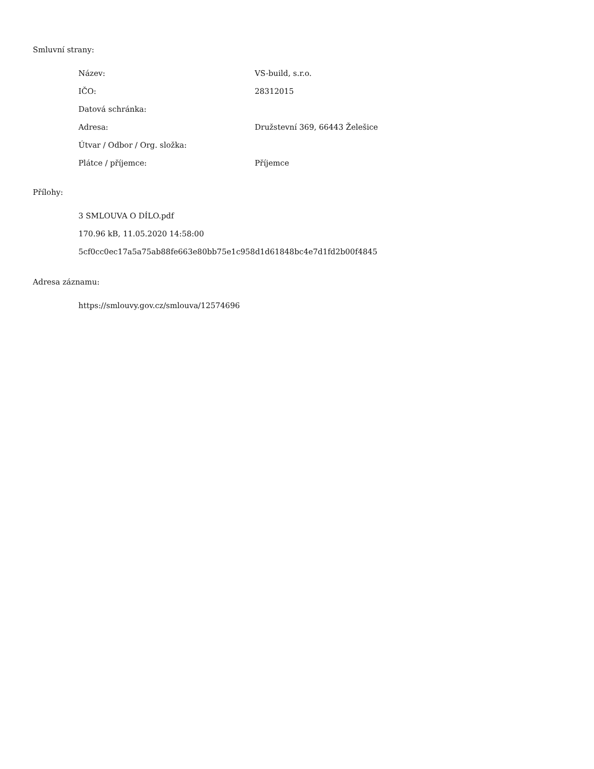Smluvní strany:
| Název: | VS-build, s.r.o. |
| IČO: | 28312015 |
| Datová schránka: | |
| Adresa: | Družstevní 369, 66443 Želešice |
| Útvar / Odbor / Org. složka: | |
| Plátce / příjemce: | Příjemce |
Přílohy:
3 SMLOUVA O DÍLO.pdf
170.96 kB, 11.05.2020 14:58:00
5cf0cc0ec17a5a75ab88fe663e80bb75e1c958d1d61848bc4e7d1fd2b00f4845
Adresa záznamu:
https://smlouvy.gov.cz/smlouva/12574696